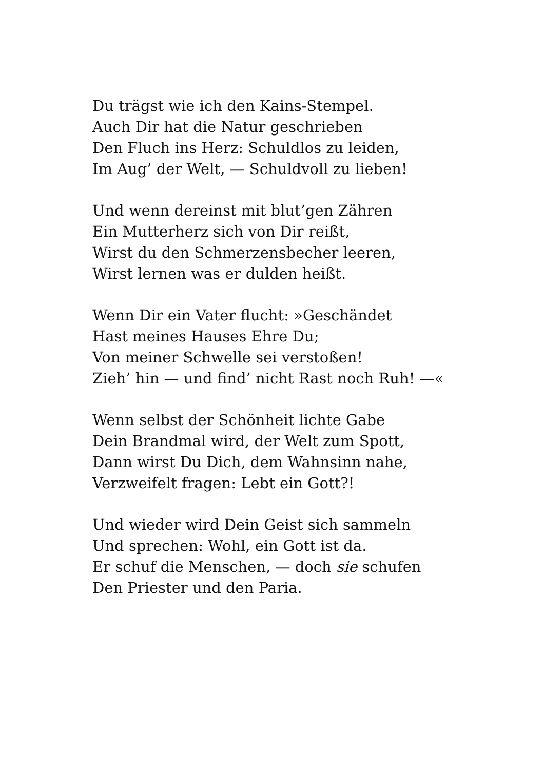Du trägst wie ich den Kains-Stempel.
Auch Dir hat die Natur geschrieben
Den Fluch ins Herz: Schuldlos zu leiden,
Im Aug’ der Welt, — Schuldvoll zu lieben!
Und wenn dereinst mit blut’gen Zähren
Ein Mutterherz sich von Dir reißt,
Wirst du den Schmerzensbecher leeren,
Wirst lernen was er dulden heißt.
Wenn Dir ein Vater flucht: »Geschändet
Hast meines Hauses Ehre Du;
Von meiner Schwelle sei verstoßen!
Zieh’ hin — und find’ nicht Rast noch Ruh! —«
Wenn selbst der Schönheit lichte Gabe
Dein Brandmal wird, der Welt zum Spott,
Dann wirst Du Dich, dem Wahnsinn nahe,
Verzweifelt fragen: Lebt ein Gott?!
Und wieder wird Dein Geist sich sammeln
Und sprechen: Wohl, ein Gott ist da.
Er schuf die Menschen, — doch sie schufen
Den Priester und den Paria.